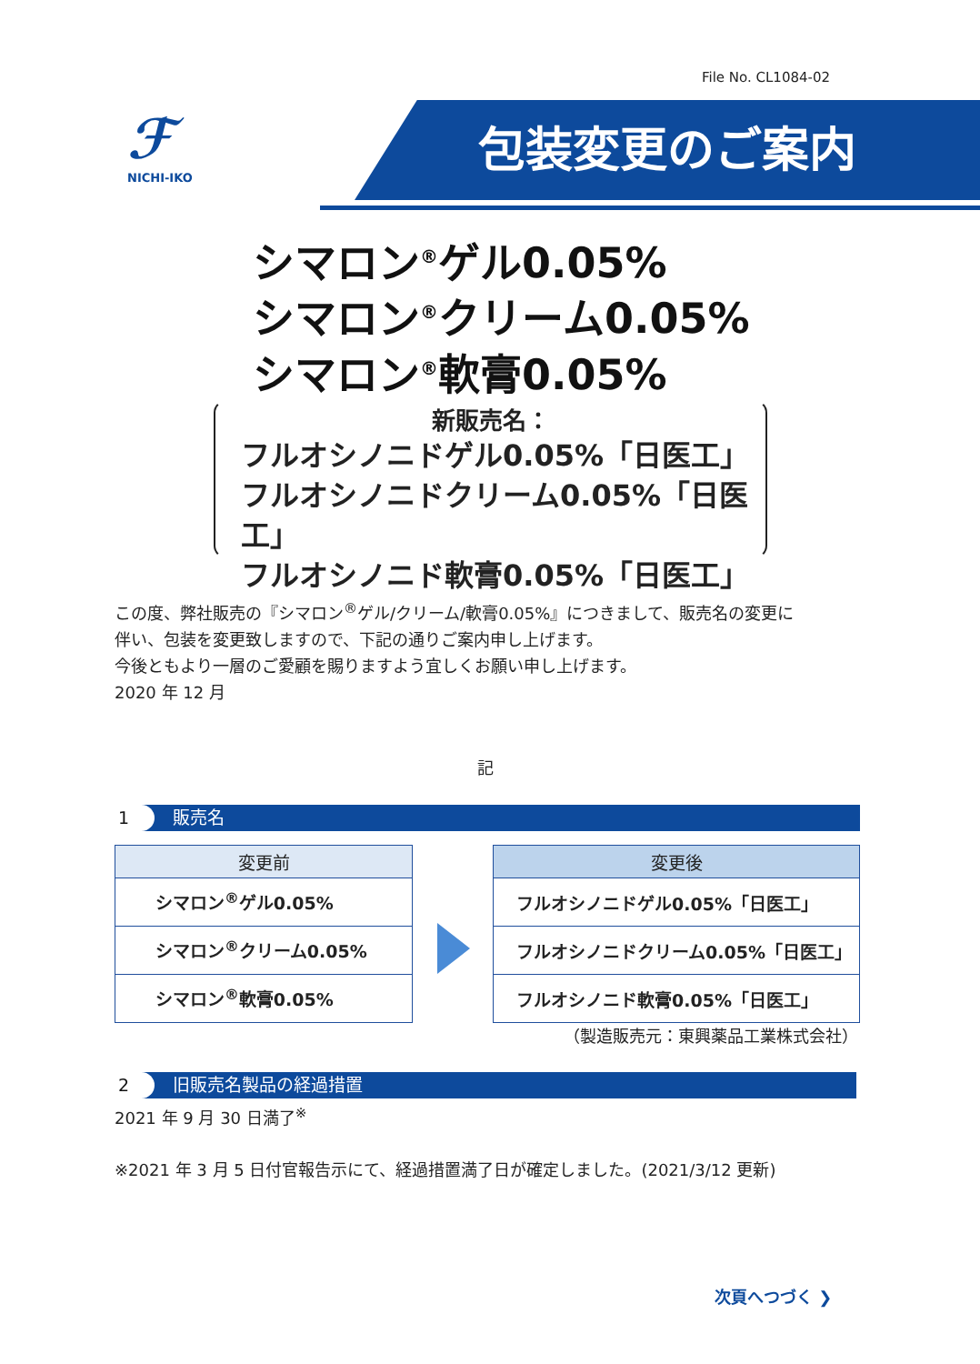File No. CL1084-02
ℱ
NICHI-IKO
包装変更のご案内
シマロン<sup>®</sup>ゲル0.05%
シマロン<sup>®</sup>クリーム0.05%
シマロン<sup>®</sup>軟膏0.05%
新販売名：
フルオシノニドゲル0.05%「日医工」
フルオシノニドクリーム0.05%「日医工」
フルオシノニド軟膏0.05%「日医工」
この度、弊社販売の『シマロン<sup>®</sup>ゲル/クリーム/軟膏0.05%』につきまして、販売名の変更に
伴い、包装を変更致しますので、下記の通りご案内申し上げます。
今後ともより一層のご愛顧を賜りますよう宜しくお願い申し上げます。
2020 年 12 月
記
1 販売名
| 変更前 |
| --- |
| シマロン<sup>®</sup>ゲル0.05% |
| シマロン<sup>®</sup>クリーム0.05% |
| シマロン<sup>®</sup>軟膏0.05% |
| 変更後 |
| --- |
| フルオシノニドゲル0.05%「日医工」 |
| フルオシノニドクリーム0.05%「日医工」 |
| フルオシノニド軟膏0.05%「日医工」 |
（製造販売元：東興薬品工業株式会社）
2 旧販売名製品の経過措置
2021 年 9 月 30 日満了<sup>※</sup>
※2021 年 3 月 5 日付官報告示にて、経過措置満了日が確定しました。(2021/3/12 更新)
次頁へつづく ❯